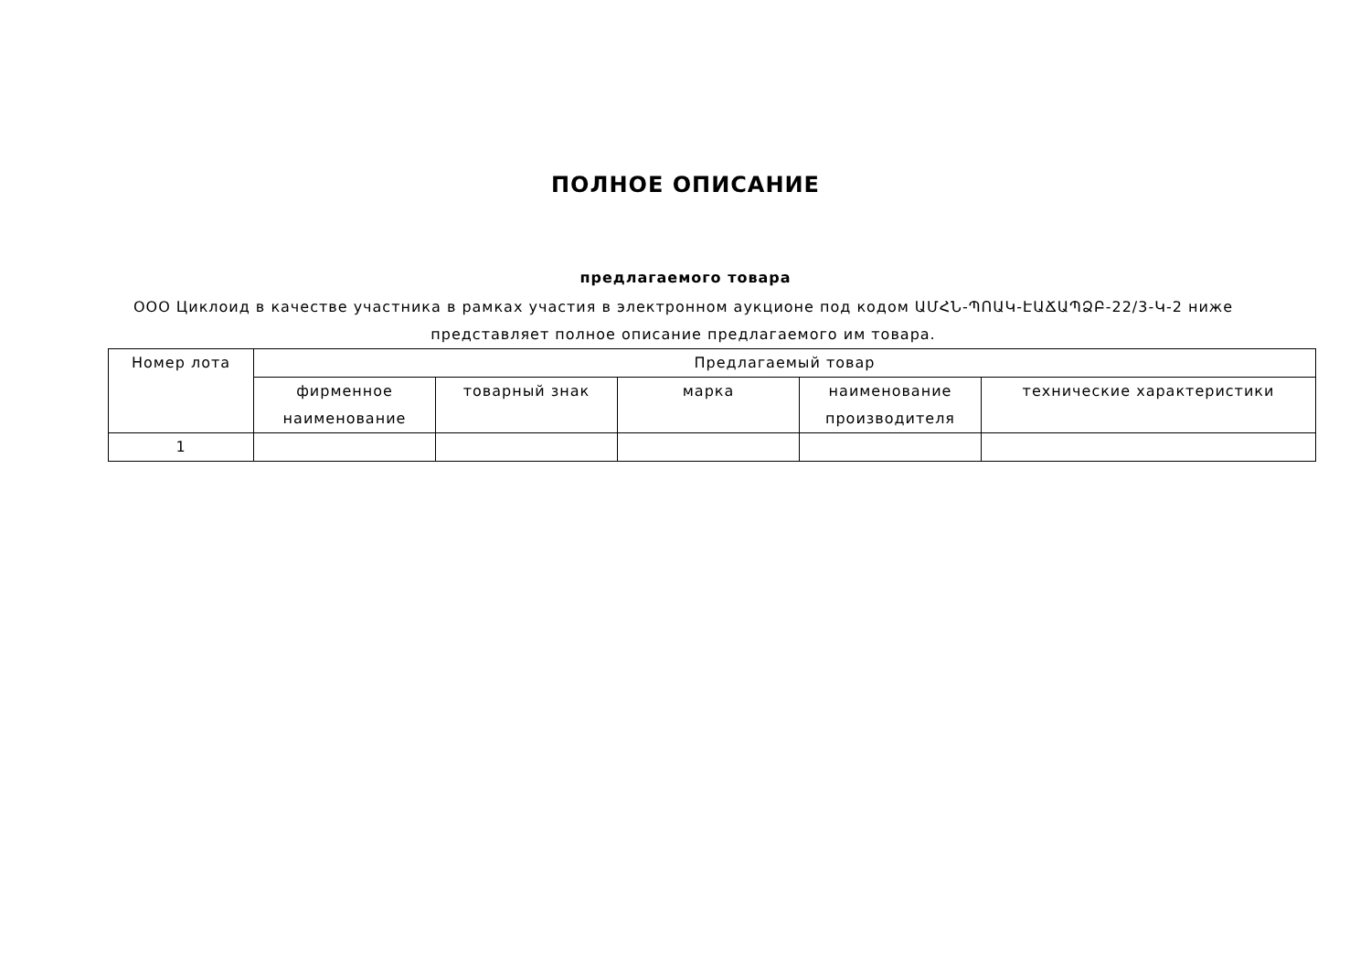ПОЛНОЕ ОПИСАНИЕ
предлагаемого товара
ООО Циклоид в качестве участника в рамках участия в электронном аукционе под кодом ԱՄՀՆ-ՊՈԱԿ-ԷԱՃԱՊՁԲ-22/3-Կ-2 ниже представляет полное описание предлагаемого им товара.
| Номер лота | Предлагаемый товар | | | | |
| --- | --- | --- | --- | --- | --- |
| | фирменное наименование | товарный знак | марка | наименование производителя | технические характеристики |
| 1 | | | | | |